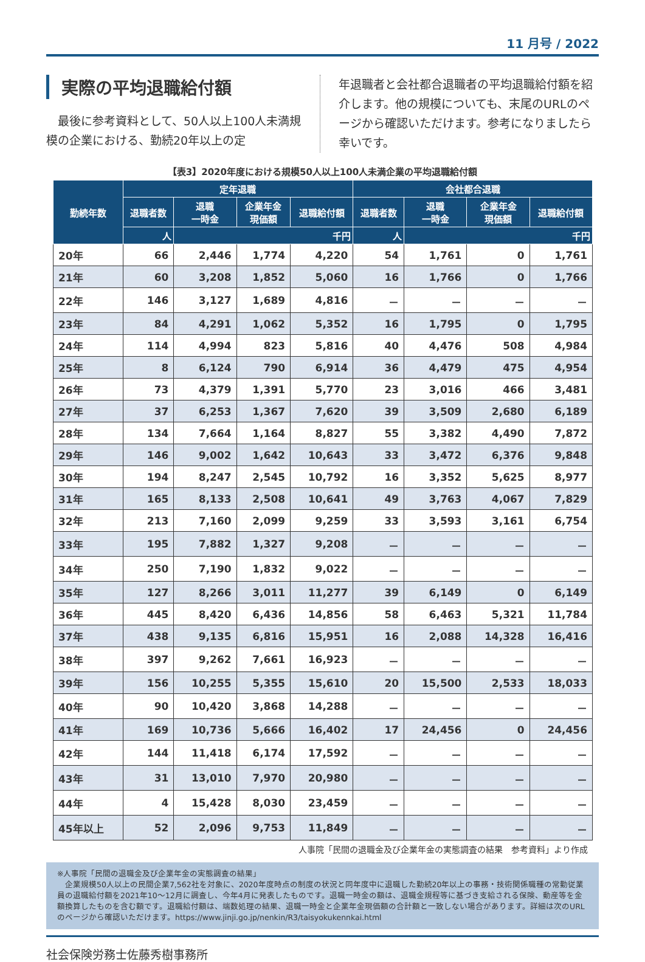11 月号 / 2022
実際の平均退職給付額
　最後に参考資料として、50人以上100人未満規模の企業における、勤続20年以上の定
年退職者と会社都合退職者の平均退職給付額を紹介します。他の規模についても、末尾のURLのページから確認いただけます。参考になりましたら幸いです。
【表3】2020年度における規模50人以上100人未満企業の平均退職給付額
| 勤続年数 | 定年退職 | | | | 会社都合退職 | | | |
| --- | --- | --- | --- | --- | --- | --- | --- | --- |
| | 退職者数 | 退職 一時金 | 企業年金 現価額 | 退職給付額 | 退職者数 | 退職 一時金 | 企業年金 現価額 | 退職給付額 |
| | 人 | 千円 | | | 人 | 千円 | | |
| 20年 | 66 | 2,446 | 1,774 | 4,220 | 54 | 1,761 | 0 | 1,761 |
| 21年 | 60 | 3,208 | 1,852 | 5,060 | 16 | 1,766 | 0 | 1,766 |
| 22年 | 146 | 3,127 | 1,689 | 4,816 | － | － | － | － |
| 23年 | 84 | 4,291 | 1,062 | 5,352 | 16 | 1,795 | 0 | 1,795 |
| 24年 | 114 | 4,994 | 823 | 5,816 | 40 | 4,476 | 508 | 4,984 |
| 25年 | 8 | 6,124 | 790 | 6,914 | 36 | 4,479 | 475 | 4,954 |
| 26年 | 73 | 4,379 | 1,391 | 5,770 | 23 | 3,016 | 466 | 3,481 |
| 27年 | 37 | 6,253 | 1,367 | 7,620 | 39 | 3,509 | 2,680 | 6,189 |
| 28年 | 134 | 7,664 | 1,164 | 8,827 | 55 | 3,382 | 4,490 | 7,872 |
| 29年 | 146 | 9,002 | 1,642 | 10,643 | 33 | 3,472 | 6,376 | 9,848 |
| 30年 | 194 | 8,247 | 2,545 | 10,792 | 16 | 3,352 | 5,625 | 8,977 |
| 31年 | 165 | 8,133 | 2,508 | 10,641 | 49 | 3,763 | 4,067 | 7,829 |
| 32年 | 213 | 7,160 | 2,099 | 9,259 | 33 | 3,593 | 3,161 | 6,754 |
| 33年 | 195 | 7,882 | 1,327 | 9,208 | － | － | － | － |
| 34年 | 250 | 7,190 | 1,832 | 9,022 | － | － | － | － |
| 35年 | 127 | 8,266 | 3,011 | 11,277 | 39 | 6,149 | 0 | 6,149 |
| 36年 | 445 | 8,420 | 6,436 | 14,856 | 58 | 6,463 | 5,321 | 11,784 |
| 37年 | 438 | 9,135 | 6,816 | 15,951 | 16 | 2,088 | 14,328 | 16,416 |
| 38年 | 397 | 9,262 | 7,661 | 16,923 | － | － | － | － |
| 39年 | 156 | 10,255 | 5,355 | 15,610 | 20 | 15,500 | 2,533 | 18,033 |
| 40年 | 90 | 10,420 | 3,868 | 14,288 | － | － | － | － |
| 41年 | 169 | 10,736 | 5,666 | 16,402 | 17 | 24,456 | 0 | 24,456 |
| 42年 | 144 | 11,418 | 6,174 | 17,592 | － | － | － | － |
| 43年 | 31 | 13,010 | 7,970 | 20,980 | － | － | － | － |
| 44年 | 4 | 15,428 | 8,030 | 23,459 | － | － | － | － |
| 45年以上 | 52 | 2,096 | 9,753 | 11,849 | － | － | － | － |
人事院「民間の退職金及び企業年金の実態調査の結果　参考資料」より作成
※人事院「民間の退職金及び企業年金の実態調査の結果」
　企業規模50人以上の民間企業7,562社を対象に、2020年度時点の制度の状況と同年度中に退職した勤続20年以上の事務・技術関係職種の常勤従業員の退職給付額を2021年10～12月に調査し、今年4月に発表したものです。退職一時金の額は、退職金規程等に基づき支給される保険、動産等を金額換算したものを含む額です。退職給付額は、端数処理の結果、退職一時金と企業年金現価額の合計額と一致しない場合があります。詳細は次のURLのページから確認いただけます。https://www.jinji.go.jp/nenkin/R3/taisyokukennkai.html
社会保険労務士佐藤秀樹事務所